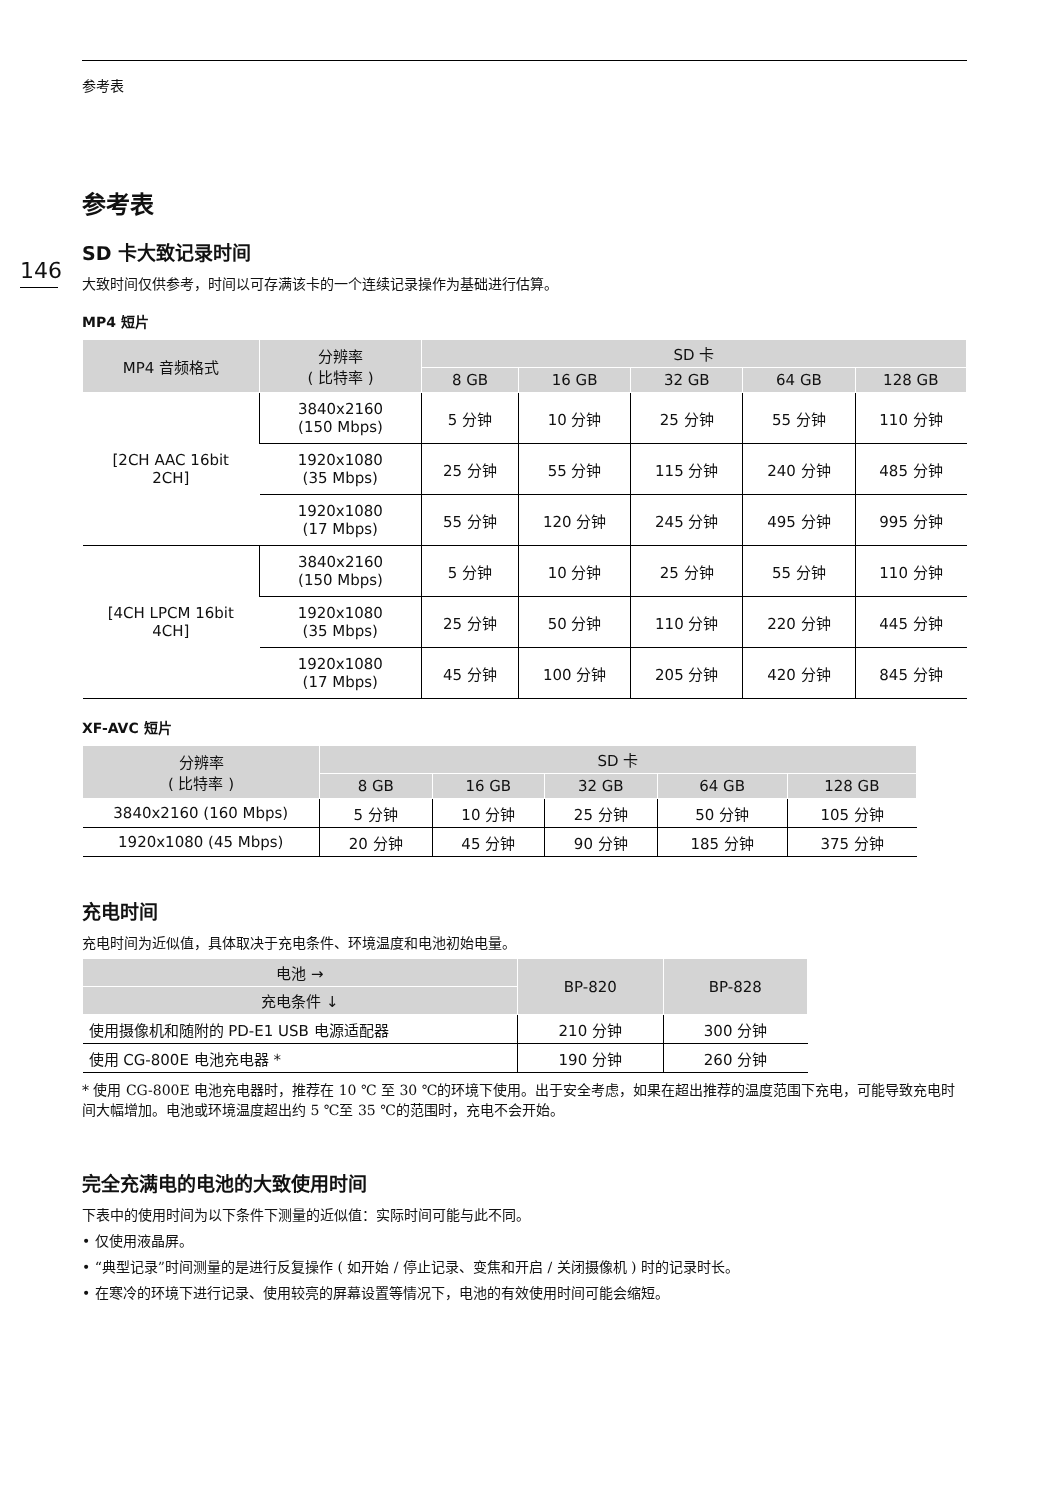146
参考表
参考表
SD 卡大致记录时间
大致时间仅供参考，时间以可存满该卡的一个连续记录操作为基础进行估算。
MP4 短片
| MP4 音频格式 | 分辨率 ( 比特率 ) | SD 卡 | | | | |
| --- | --- | --- | --- | --- | --- | --- |
| | | 8 GB | 16 GB | 32 GB | 64 GB | 128 GB |
| [2CH AAC 16bit 2CH] | 3840x2160 (150 Mbps) | 5 分钟 | 10 分钟 | 25 分钟 | 55 分钟 | 110 分钟 |
| | 1920x1080 (35 Mbps) | 25 分钟 | 55 分钟 | 115 分钟 | 240 分钟 | 485 分钟 |
| | 1920x1080 (17 Mbps) | 55 分钟 | 120 分钟 | 245 分钟 | 495 分钟 | 995 分钟 |
| [4CH LPCM 16bit 4CH] | 3840x2160 (150 Mbps) | 5 分钟 | 10 分钟 | 25 分钟 | 55 分钟 | 110 分钟 |
| | 1920x1080 (35 Mbps) | 25 分钟 | 50 分钟 | 110 分钟 | 220 分钟 | 445 分钟 |
| | 1920x1080 (17 Mbps) | 45 分钟 | 100 分钟 | 205 分钟 | 420 分钟 | 845 分钟 |
XF-AVC 短片
| 分辨率 ( 比特率 ) | SD 卡 | | | | |
| --- | --- | --- | --- | --- | --- |
| | 8 GB | 16 GB | 32 GB | 64 GB | 128 GB |
| 3840x2160 (160 Mbps) | 5 分钟 | 10 分钟 | 25 分钟 | 50 分钟 | 105 分钟 |
| 1920x1080 (45 Mbps) | 20 分钟 | 45 分钟 | 90 分钟 | 185 分钟 | 375 分钟 |
充电时间
充电时间为近似值，具体取决于充电条件、环境温度和电池初始电量。
| 电池 → | BP-820 | BP-828 |
| --- | --- | --- |
| 充电条件 ↓ | | |
| 使用摄像机和随附的 PD-E1 USB 电源适配器 | 210 分钟 | 300 分钟 |
| 使用 CG-800E 电池充电器 * | 190 分钟 | 260 分钟 |
* 使用 CG-800E 电池充电器时，推荐在 10 ℃ 至 30 ℃的环境下使用。出于安全考虑，如果在超出推荐的温度范围下充电，可能导致充电时间大幅增加。电池或环境温度超出约 5 ℃至 35 ℃的范围时，充电不会开始。
完全充满电的电池的大致使用时间
下表中的使用时间为以下条件下测量的近似值：实际时间可能与此不同。
• 仅使用液晶屏。
• “典型记录”时间测量的是进行反复操作 ( 如开始 / 停止记录、变焦和开启 / 关闭摄像机 ) 时的记录时长。
• 在寒冷的环境下进行记录、使用较亮的屏幕设置等情况下，电池的有效使用时间可能会缩短。